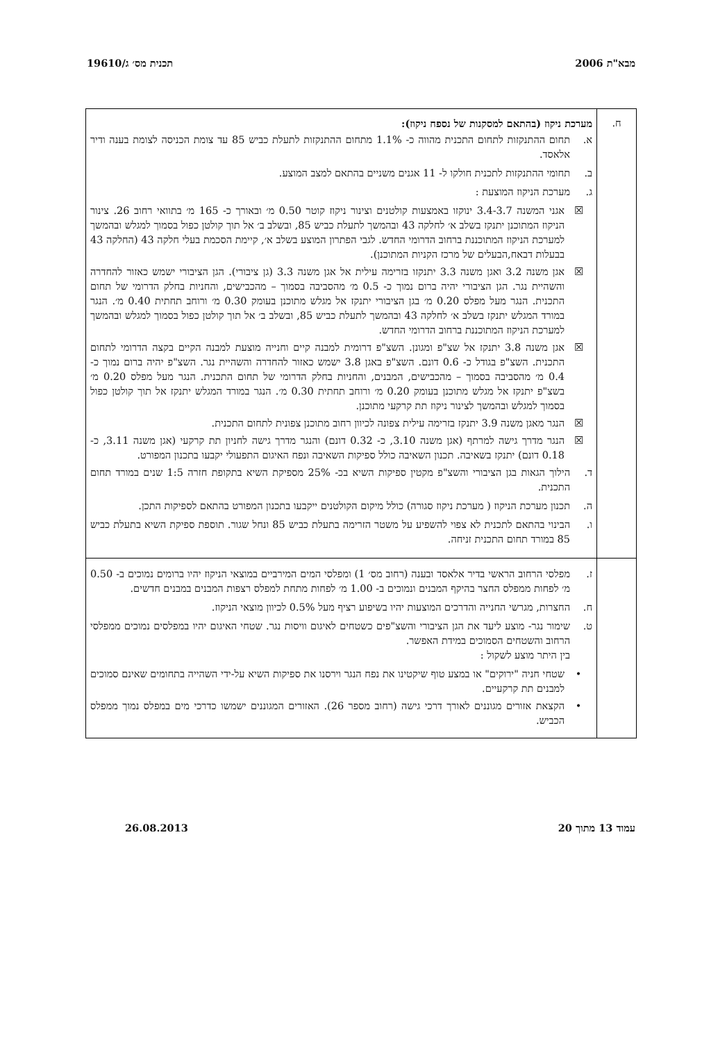מבא"ת 2006 תכנית מס׳ ג/19610
| ח. | מערכת ניקוז (בהתאם למסקנות של נספח ניקוז): א. תחום ההתנקזות לתחום התכנית מהווה כ- 1.1% מתחום ההתנקזות לתעלת כביש 85 עד צומת הכניסה לצומת בענה ודיר אלאסד. ב. תחומי ההתנקזות לתכנית חולקו ל- 11 אגנים משניים בהתאם למצב המוצע. ג. מערכת הניקוז המוצעת : ☒ אגני המשנה 3.4-3.7 ינוקזו באמצעות קולטנים וצינור ניקוז קוטר 0.50 מ׳ ובאורך כ- 165 מ׳ בתוואי רחוב 26. צינור הניקוז המתוכנן יתנקז בשלב א׳ לחלקה 43 ובהמשך לתעלת כביש 85, ובשלב ב׳ אל תוך קולטן כפול בסמוך למגלש ובהמשך למערכת הניקוז המתוכננת ברחוב הדרומי החדש. לגבי הפתרון המוצע בשלב א׳, קיימת הסכמת בעלי חלקה 43 (החלקה 43 בבעלות דבאח,הבעלים של מרכז הקניות המתוכנן). ☒ אגן משנה 3.2 ואגן משנה 3.3 יתנקזו בזרימה עילית אל אגן משנה 3.3 (גן ציבורי). הגן הציבורי ישמש כאזור להחדרה והשהיית נגר. הגן הציבורי יהיה ברום נמוך כ- 0.5 מ׳ מהסביבה בסמוך – מהכבישים, והחניות בחלק הדרומי של תחום התכנית. הנגר מעל מפלס 0.20 מ׳ בגן הציבורי יתנקז אל מגלש מתוכנן בעומק 0.30 מ׳ ורוחב תחתית 0.40 מ׳. הנגר במורד המגלש יתנקז בשלב א׳ לחלקה 43 ובהמשך לתעלת כביש 85, ובשלב ב׳ אל תוך קולטן כפול בסמוך למגלש ובהמשך למערכת הניקוז המתוכננת ברחוב הדרומי החדש. ☒ אגן משנה 3.8 יתנקז אל שצ"פ ומגונן. השצ"פ דרומית למבנה קיים וחנייה מוצעת למבנה הקיים בקצה הדרומי לתחום התכנית. השצ"פ בגודל כ- 0.6 דונם. השצ"פ באגן 3.8 ישמש כאזור להחדרה והשהיית נגר. השצ"פ יהיה ברום נמוך כ- 0.4 מ׳ מהסביבה בסמוך – מהכבישים, המבנים, והחניות בחלק הדרומי של תחום התכנית. הנגר מעל מפלס 0.20 מ׳ בשצ"פ יתנקז אל מגלש מתוכנן בעומק 0.20 מ׳ ורוחב תחתית 0.30 מ׳. הנגר במורד המגלש יתנקז אל תוך קולטן כפול בסמוך למגלש ובהמשך לצינור ניקוז תת קרקעי מתוכנן. ☒ הנגר מאגן משנה 3.9 יתנקז בזרימה עילית צפונה לכיוון רחוב מתוכנן צפונית לתחום התכנית. ☒ הנגר מדרך גישה למרתף (אגן משנה 3.10, כ- 0.32 דונם) והנגר מדרך גישה לחניון תת קרקעי (אגן משנה 3.11, כ- 0.18 דונם) יתנקז בשאיבה. תכנון השאיבה כולל ספיקות השאיבה ונפח האיגום התפעולי יקבעו בתכנון המפורט. ד. הילוך הגאות בגן הציבורי והשצ"פ מקטין ספיקות השיא בכ- 25% מספיקת השיא בתקופת חזרה 1:5 שנים במורד תחום התכנית. ה. תכנון מערכת הניקוז ( מערכת ניקוז סגורה) כולל מיקום הקולטנים ייקבעו בתכנון המפורט בהתאם לספיקות התכן. ו. הבינוי בהתאם לתכנית לא צפוי להשפיע על משטר הזרימה בתעלת כביש 85 ונחל שגור. תוספת ספיקת השיא בתעלת כביש 85 במורד תחום התכנית זניחה. |
| | ז. מפלסי הרחוב הראשי בדיר אלאסד ובענה (רחוב מס׳ 1) ומפלסי המים המירביים במוצאי הניקוז יהיו ברומים נמוכים ב- 0.50 מ׳ לפחות ממפלס החצר בהיקף המבנים ונמוכים ב- 1.00 מ׳ לפחות מתחת למפלס רצפות המבנים במבנים חדשים. ח. החצרות, מגרשי החנייה והדרכים המוצעות יהיו בשיפוע רציף מעל 0.5% לכיוון מוצאי הניקוז. ט. שימור נגר- מוצע ליעד את הגן הציבורי והשצ"פים כשטחים לאיגום וויסות נגר. שטחי האיגום יהיו במפלסים נמוכים ממפלסי הרחוב והשטחים הסמוכים במידת האפשר. בין היתר מוצע לשקול : • שטחי חניה "ירוקים" או במצע טוף שיקטינו את נפח הנגר וירסנו את ספיקות השיא על-ידי השהייה בתחומים שאינם סמוכים למבנים תת קרקעיים. • הקצאת אזורים מגוננים לאורך דרכי גישה (רחוב מספר 26). האזורים המגוננים ישמשו כדרכי מים במפלס נמוך ממפלס הכביש. |
עמוד 13 מתוך 20 26.08.2013